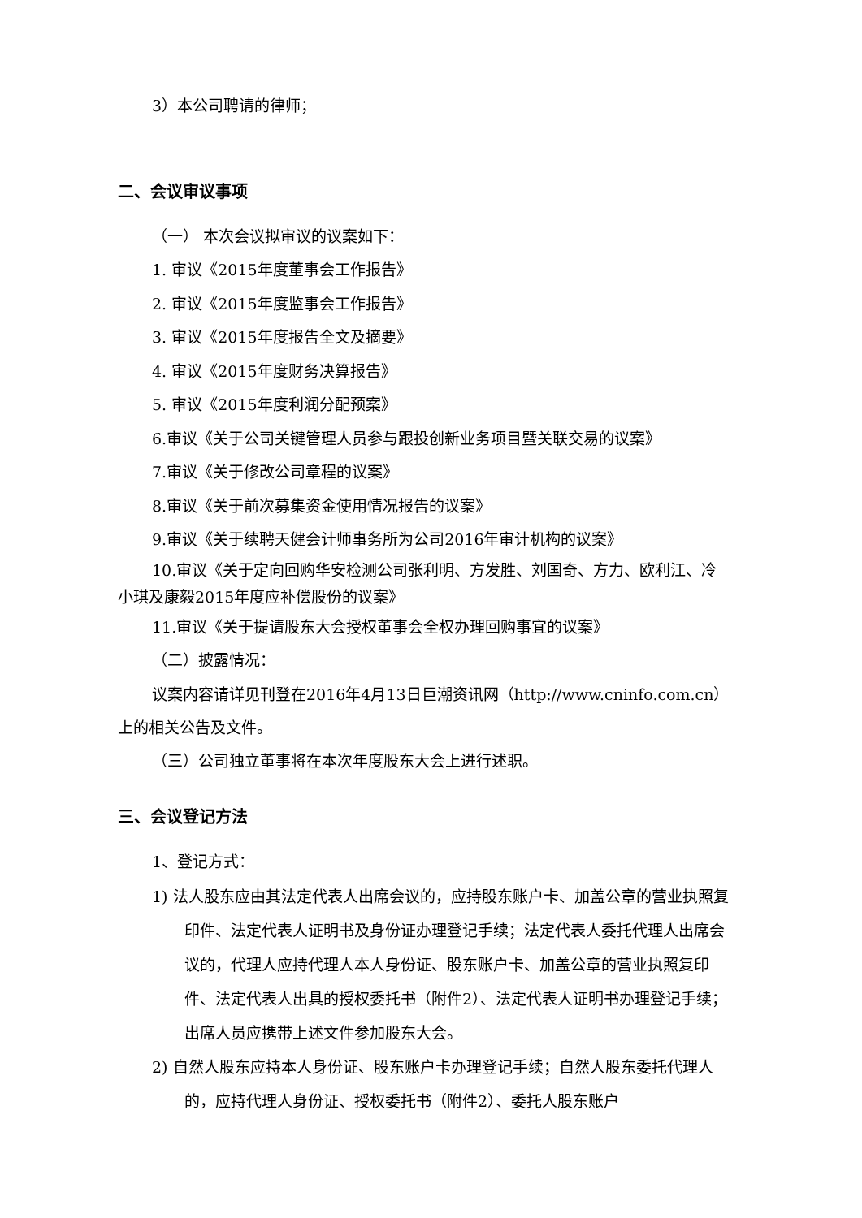3）本公司聘请的律师；
二、会议审议事项
（一） 本次会议拟审议的议案如下：
1. 审议《2015年度董事会工作报告》
2. 审议《2015年度监事会工作报告》
3. 审议《2015年度报告全文及摘要》
4. 审议《2015年度财务决算报告》
5. 审议《2015年度利润分配预案》
6.审议《关于公司关键管理人员参与跟投创新业务项目暨关联交易的议案》
7.审议《关于修改公司章程的议案》
8.审议《关于前次募集资金使用情况报告的议案》
9.审议《关于续聘天健会计师事务所为公司2016年审计机构的议案》
10.审议《关于定向回购华安检测公司张利明、方发胜、刘国奇、方力、欧利江、冷小琪及康毅2015年度应补偿股份的议案》
11.审议《关于提请股东大会授权董事会全权办理回购事宜的议案》
（二）披露情况：
议案内容请详见刊登在2016年4月13日巨潮资讯网（http://www.cninfo.com.cn）上的相关公告及文件。
（三）公司独立董事将在本次年度股东大会上进行述职。
三、会议登记方法
1、登记方式：
1) 法人股东应由其法定代表人出席会议的，应持股东账户卡、加盖公章的营业执照复印件、法定代表人证明书及身份证办理登记手续；法定代表人委托代理人出席会议的，代理人应持代理人本人身份证、股东账户卡、加盖公章的营业执照复印件、法定代表人出具的授权委托书（附件2）、法定代表人证明书办理登记手续；出席人员应携带上述文件参加股东大会。
2) 自然人股东应持本人身份证、股东账户卡办理登记手续；自然人股东委托代理人的，应持代理人身份证、授权委托书（附件2）、委托人股东账户